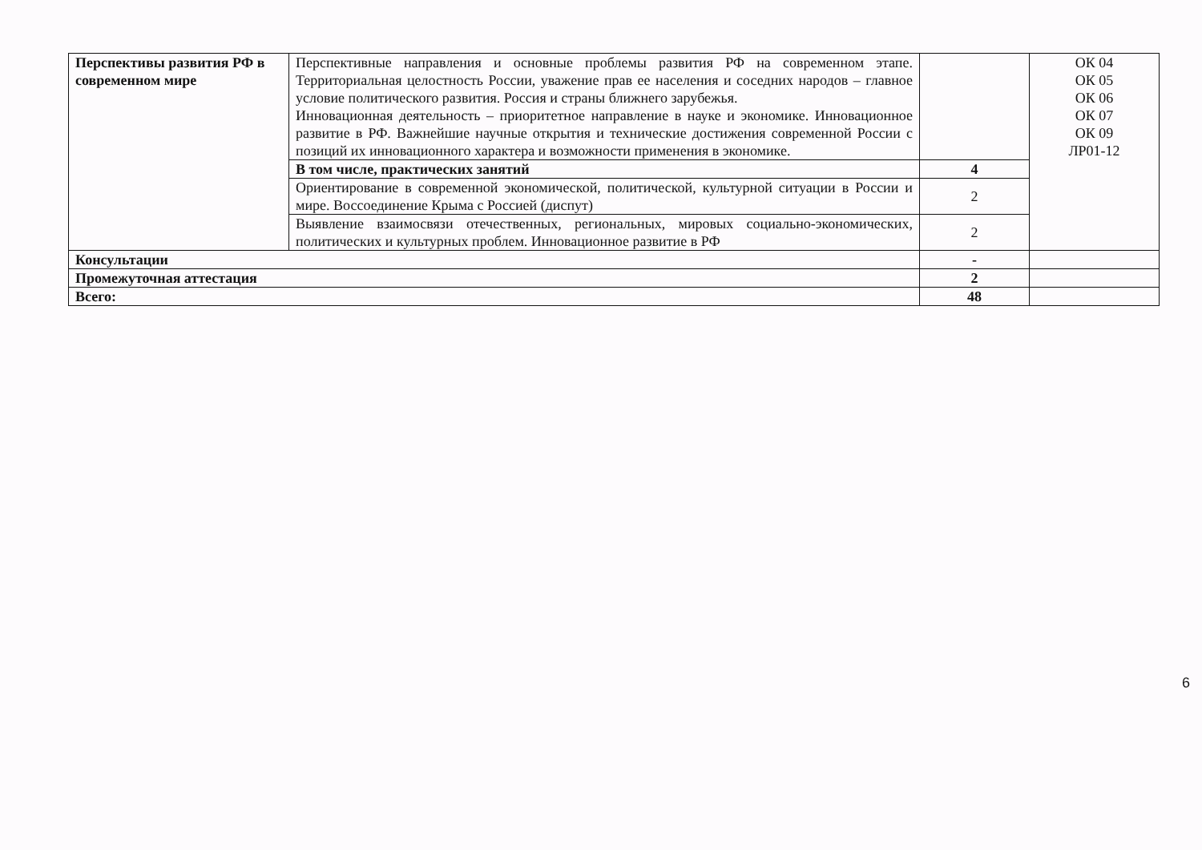| Перспективы развития РФ в современном мире | Перспективные направления и основные проблемы развития РФ на современном этапе. Территориальная целостность России, уважение прав ее населения и соседних народов – главное условие политического развития. Россия и страны ближнего зарубежья. Инновационная деятельность – приоритетное направление в науке и экономике. Инновационное развитие в РФ. Важнейшие научные открытия и технические достижения современной России с позиций их инновационного характера и возможности применения в экономике. | | ОК 04 ОК 05 ОК 06 ОК 07 ОК 09 ЛР01-12 |
| | В том числе, практических занятий | 4 | |
| | Ориентирование в современной экономической, политической, культурной ситуации в России и мире. Воссоединение Крыма с Россией (диспут) | 2 | |
| | Выявление взаимосвязи отечественных, региональных, мировых социально-экономических, политических и культурных проблем. Инновационное развитие в РФ | 2 | |
| Консультации | | - | |
| Промежуточная аттестация | | 2 | |
| Всего: | | 48 | |
6